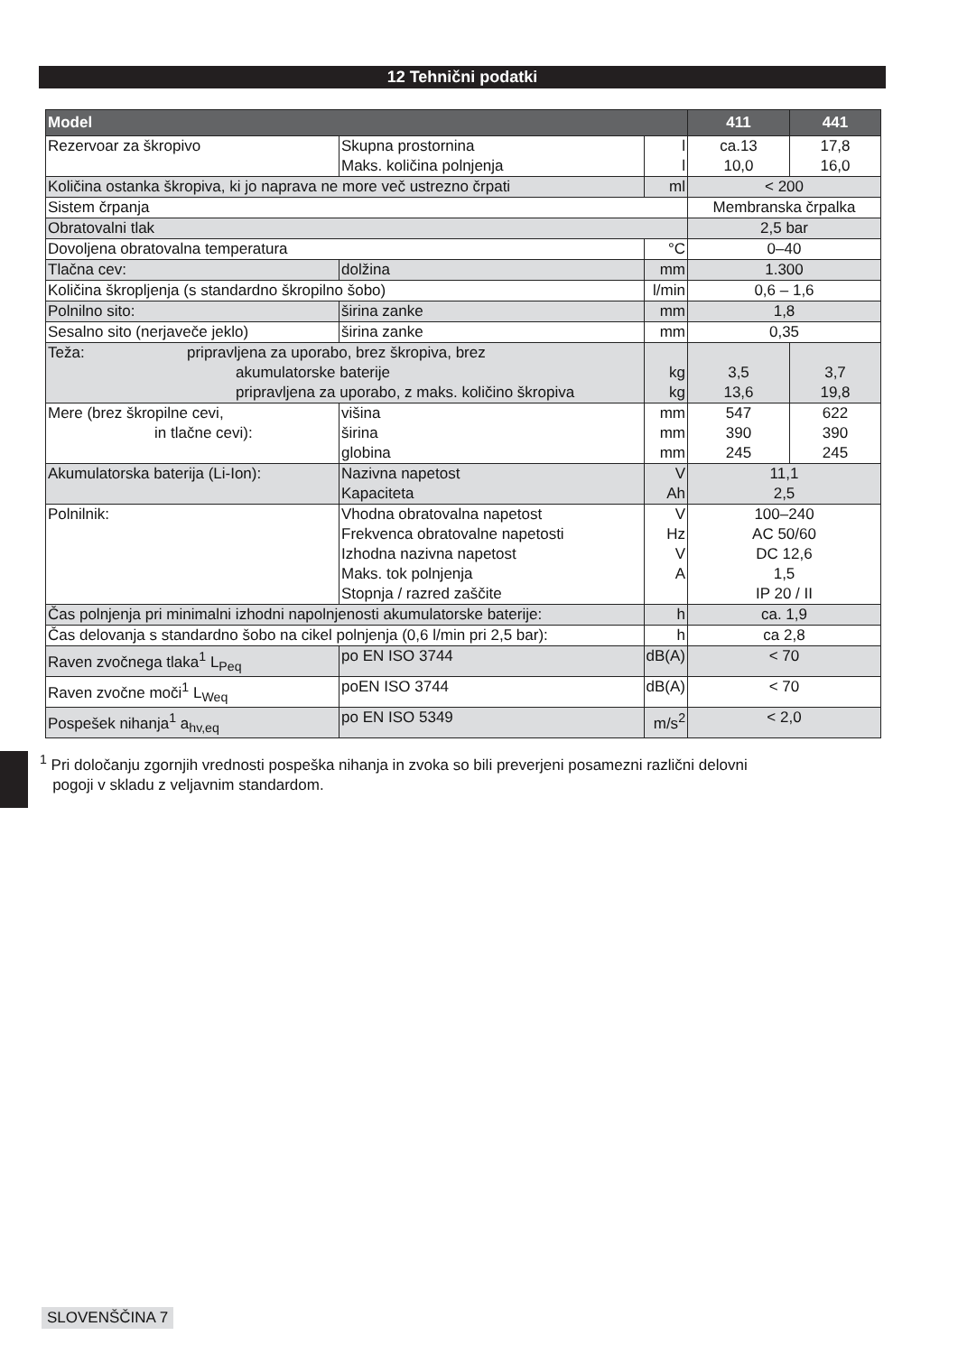12 Tehnični podatki
| Model | | | 411 | 441 |
| --- | --- | --- | --- | --- |
| Rezervoar za škropivo | Skupna prostornina Maks. količina polnjenja | l l | ca.13 10,0 | 17,8 16,0 |
| Količina ostanka škropiva, ki jo naprava ne more več ustrezno črpati | | ml | < 200 | |
| Sistem črpanja | | | Membranska črpalka | |
| Obratovalni tlak | | | 2,5 bar | |
| Dovoljena obratovalna temperatura | | °C | 0–40 | |
| Tlačna cev: | dolžina | mm | 1.300 | |
| Količina škropljenja (s standardno škropilno šobo) | | l/min | 0,6 – 1,6 | |
| Polnilno sito: | širina zanke | mm | 1,8 | |
| Sesalno sito (nerjaveče jeklo) | širina zanke | mm | 0,35 | |
| Teža: pripravljena za uporabo, brez škropiva, brez akumulatorske baterije pripravljena za uporabo, z maks. količino škropiva | | kg kg | 3,5 13,6 | 3,7 19,8 |
| Mere (brez škropilne cevi, in tlačne cevi): | višina širina globina | mm mm mm | 547 390 245 | 622 390 245 |
| Akumulatorska baterija (Li-Ion): | Nazivna napetost Kapaciteta | V Ah | 11,1 2,5 | |
| Polnilnik: | Vhodna obratovalna napetost Frekvenca obratovalne napetosti Izhodna nazivna napetost Maks. tok polnjenja Stopnja / razred zaščite | V Hz V A | 100–240 AC 50/60 DC 12,6 1,5 IP 20 / II | |
| Čas polnjenja pri minimalni izhodni napolnjenosti akumulatorske baterije: | | h | ca. 1,9 | |
| Čas delovanja s standardno šobo na cikel polnjenja (0,6 l/min pri 2,5 bar): | | h | ca 2,8 | |
| Raven zvočnega tlaka<sup>1</sup> L<sub>Peq</sub> | po EN ISO 3744 | dB(A) | < 70 | |
| Raven zvočne moči<sup>1</sup> L<sub>Weq</sub> | poEN ISO 3744 | dB(A) | < 70 | |
| Pospešek nihanja<sup>1</sup> a<sub>hv,eq</sub> | po EN ISO 5349 | m/s<sup>2</sup> | < 2,0 | |
<sup>1</sup> Pri določanju zgornjih vrednosti pospeška nihanja in zvoka so bili preverjeni posamezni različni delovni
pogoji v skladu z veljavnim standardom.
SLOVENŠČINA 7